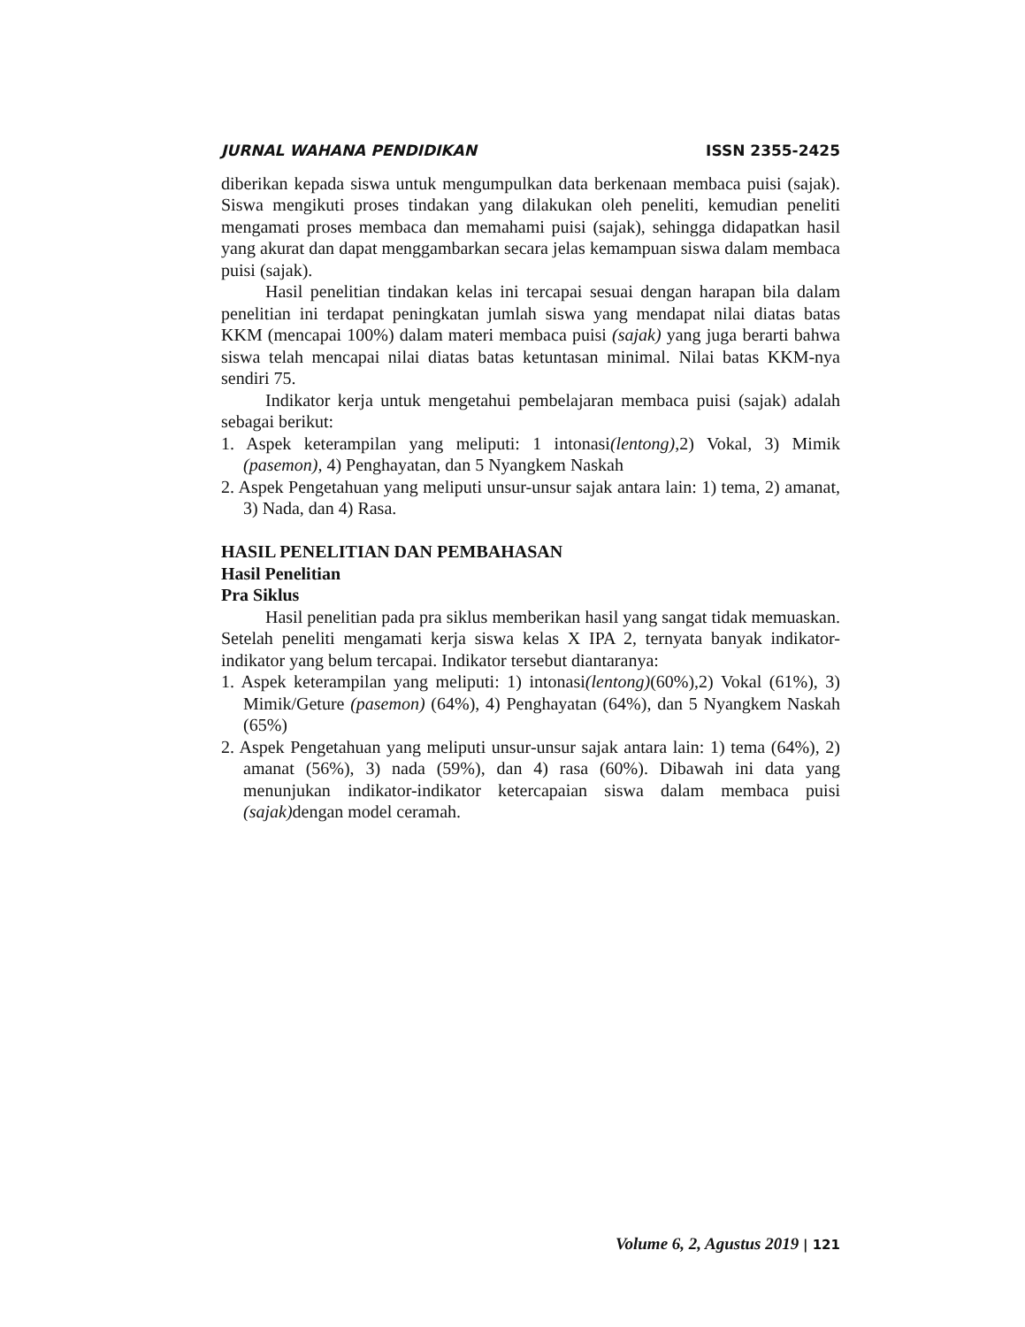JURNAL WAHANA PENDIDIKAN ISSN 2355-2425
diberikan kepada siswa untuk mengumpulkan data berkenaan membaca puisi (sajak). Siswa mengikuti proses tindakan yang dilakukan oleh peneliti, kemudian peneliti mengamati proses membaca dan memahami puisi (sajak), sehingga didapatkan hasil yang akurat dan dapat menggambarkan secara jelas kemampuan siswa dalam membaca puisi (sajak).
Hasil penelitian tindakan kelas ini tercapai sesuai dengan harapan bila dalam penelitian ini terdapat peningkatan jumlah siswa yang mendapat nilai diatas batas KKM (mencapai 100%) dalam materi membaca puisi (sajak) yang juga berarti bahwa siswa telah mencapai nilai diatas batas ketuntasan minimal. Nilai batas KKM-nya sendiri 75.
Indikator kerja untuk mengetahui pembelajaran membaca puisi (sajak) adalah sebagai berikut:
1. Aspek keterampilan yang meliputi: 1 intonasi(lentong),2) Vokal, 3) Mimik (pasemon), 4) Penghayatan, dan 5 Nyangkem Naskah
2. Aspek Pengetahuan yang meliputi unsur-unsur sajak antara lain: 1) tema, 2) amanat, 3) Nada, dan 4) Rasa.
HASIL PENELITIAN DAN PEMBAHASAN
Hasil Penelitian
Pra Siklus
Hasil penelitian pada pra siklus memberikan hasil yang sangat tidak memuaskan. Setelah peneliti mengamati kerja siswa kelas X IPA 2, ternyata banyak indikator-indikator yang belum tercapai. Indikator tersebut diantaranya:
1. Aspek keterampilan yang meliputi: 1) intonasi(lentong)(60%),2) Vokal (61%), 3) Mimik/Geture (pasemon) (64%), 4) Penghayatan (64%), dan 5 Nyangkem Naskah (65%)
2. Aspek Pengetahuan yang meliputi unsur-unsur sajak antara lain: 1) tema (64%), 2) amanat (56%), 3) nada (59%), dan 4) rasa (60%). Dibawah ini data yang menunjukan indikator-indikator ketercapaian siswa dalam membaca puisi (sajak) dengan model ceramah.
Volume 6, 2, Agustus 2019 | 121